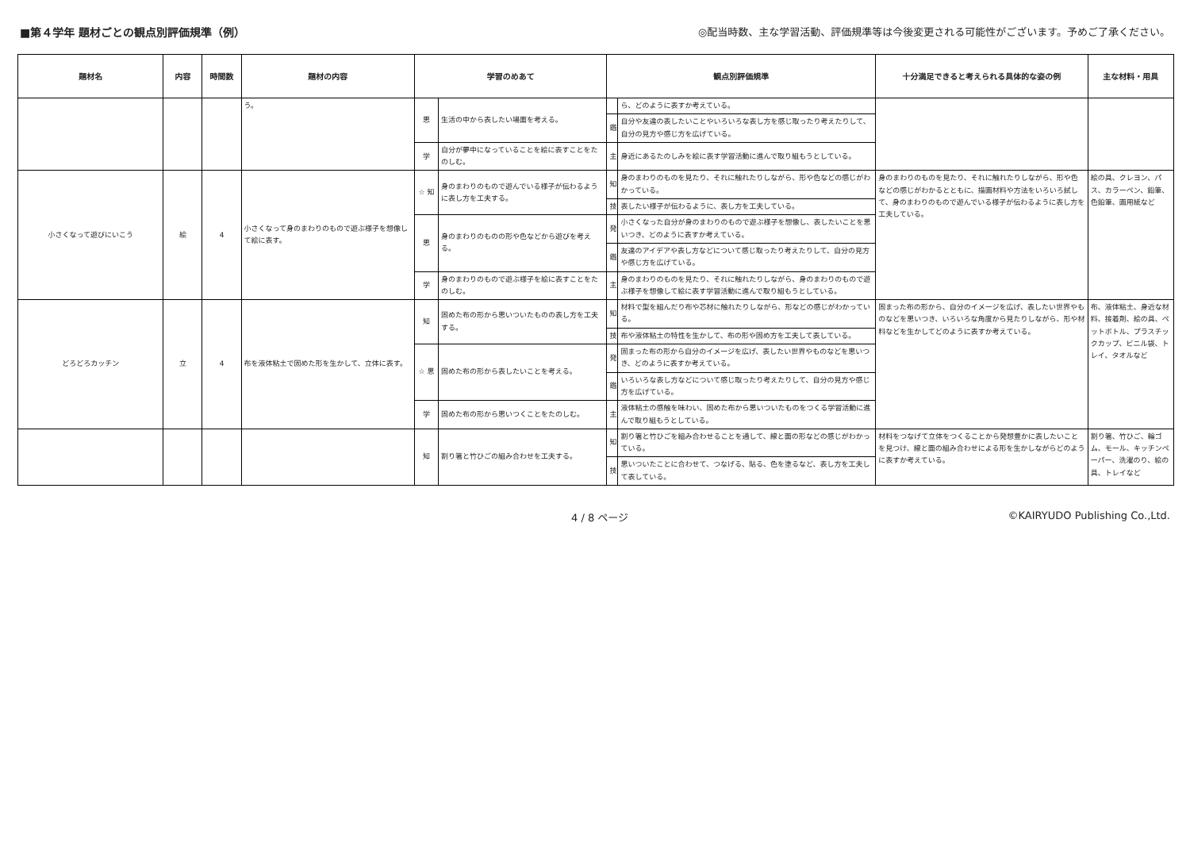■第４学年 題材ごとの観点別評価規準（例） ◎配当時数、主な学習活動、評価規準等は今後変更される可能性がございます。予めご了承ください。
| 題材名 | 内容 | 時間数 | 題材の内容 | 学習のめあて | | 観点別評価規準 | | 十分満足できると考えられる具体的な姿の例 | 主な材料・用具 |
| --- | --- | --- | --- | --- | --- | --- | --- | --- | --- |
| | | | う。 | 思 | 生活の中から表したい場面を考える。 | | ら、どのように表すか考えている。 | | |
| | | | | | | 鑑 | 自分や友達の表したいことやいろいろな表し方を感じ取ったり考えたりして、自分の見方や感じ方を広げている。 | | |
| | | | | 学 | 自分が夢中になっていることを絵に表すことをたのしむ。 | 主 | 身近にあるたのしみを絵に表す学習活動に進んで取り組もうとしている。 | | |
| 小さくなって遊びにいこう | 絵 | 4 | 小さくなって身のまわりのもので遊ぶ様子を想像して絵に表す。 | ☆ 知 | 身のまわりのもので遊んでいる様子が伝わるように表し方を工夫する。 | 知 | 身のまわりのものを見たり、それに触れたりしながら、形や色などの感じがわかっている。 | 身のまわりのものを見たり、それに触れたりしながら、形や色などの感じがわかるとともに、描画材料や方法をいろいろ試して、身のまわりのもので遊んでいる様子が伝わるように表し方を工夫している。 | 絵の具、クレヨン、パス、カラーペン、鉛筆、色鉛筆、画用紙など |
| | | | | | | 技 | 表したい様子が伝わるように、表し方を工夫している。 | | |
| | | | | 思 | 身のまわりのものの形や色などから遊びを考える。 | 発 | 小さくなった自分が身のまわりのもので遊ぶ様子を想像し、表したいことを思いつき、どのように表すか考えている。 | | |
| | | | | | | 鑑 | 友達のアイデアや表し方などについて感じ取ったり考えたりして、自分の見方や感じ方を広げている。 | | |
| | | | | 学 | 身のまわりのもので遊ぶ様子を絵に表すことをたのしむ。 | 主 | 身のまわりのものを見たり、それに触れたりしながら、身のまわりのもので遊ぶ様子を想像して絵に表す学習活動に進んで取り組もうとしている。 | | |
| どろどろカッチン | 立 | 4 | 布を液体粘土で固めた形を生かして、立体に表す。 | 知 | 固めた布の形から思いついたものの表し方を工夫する。 | 知 | 材料で型を組んだり布や芯材に触れたりしながら、形などの感じがわかっている。 | 固まった布の形から、自分のイメージを広げ、表したい世界やものなどを思いつき、いろいろな角度から見たりしながら、形や材料などを生かしてどのように表すか考えている。 | 布、液体粘土、身近な材料、接着剤、絵の具、ペットボトル、プラスチックカップ、ビニル袋、トレイ、タオルなど |
| | | | | | | 技 | 布や液体粘土の特性を生かして、布の形や固め方を工夫して表している。 | | |
| | | | | ☆ 思 | 固めた布の形から表したいことを考える。 | 発 | 固まった布の形から自分のイメージを広げ、表したい世界やものなどを思いつき、どのように表すか考えている。 | | |
| | | | | | | 鑑 | いろいろな表し方などについて感じ取ったり考えたりして、自分の見方や感じ方を広げている。 | | |
| | | | | 学 | 固めた布の形から思いつくことをたのしむ。 | 主 | 液体粘土の感触を味わい、固めた布から思いついたものをつくる学習活動に進んで取り組もうとしている。 | | |
| | | | | 知 | 割り箸と竹ひごの組み合わせを工夫する。 | 知 | 割り箸と竹ひごを組み合わせることを通して、線と面の形などの感じがわかっている。 | 材料をつなげて立体をつくることから発想豊かに表したいことを見つけ、線と面の組み合わせによる形を生かしながらどのように表すか考えている。 | 割り箸、竹ひご、輪ゴム、モール、キッチンペーパー、洗濯のり、絵の具、トレイなど |
| | | | | | | 技 | 思いついたことに合わせて、つなげる、貼る、色を塗るなど、表し方を工夫して表している。 | | |
4 / 8 ページ ©KAIRYUDO Publishing Co.,Ltd.